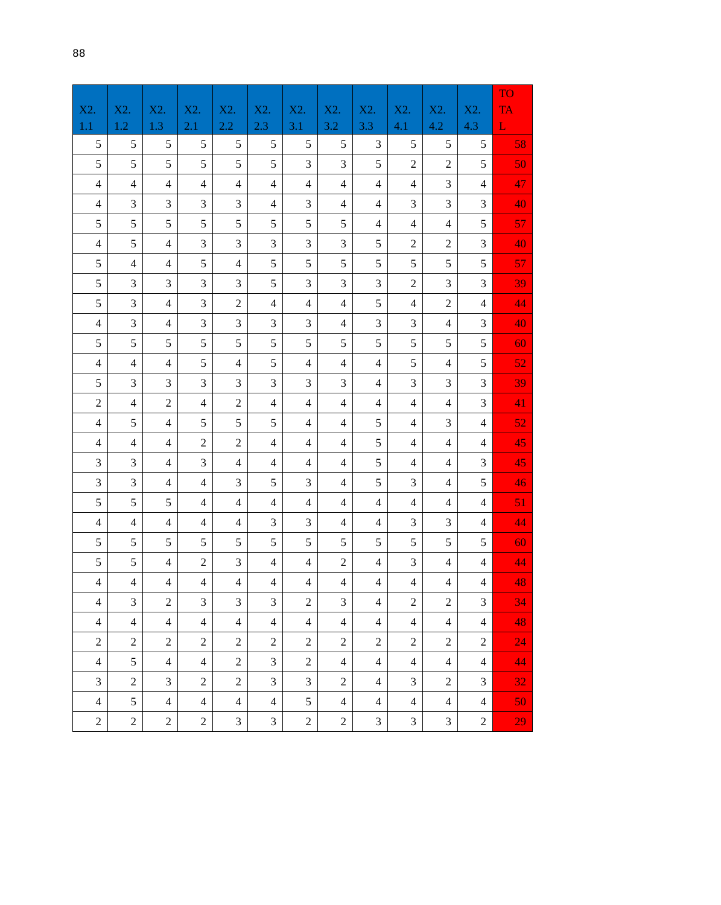88
| X2. 1.1 | X2. 1.2 | X2. 1.3 | X2. 2.1 | X2. 2.2 | X2. 2.3 | X2. 3.1 | X2. 3.2 | X2. 3.3 | X2. 4.1 | X2. 4.2 | X2. 4.3 | TO TA L |
| --- | --- | --- | --- | --- | --- | --- | --- | --- | --- | --- | --- | --- |
| 5 | 5 | 5 | 5 | 5 | 5 | 5 | 5 | 3 | 5 | 5 | 5 | 58 |
| 5 | 5 | 5 | 5 | 5 | 5 | 3 | 3 | 5 | 2 | 2 | 5 | 50 |
| 4 | 4 | 4 | 4 | 4 | 4 | 4 | 4 | 4 | 4 | 3 | 4 | 47 |
| 4 | 3 | 3 | 3 | 3 | 4 | 3 | 4 | 4 | 3 | 3 | 3 | 40 |
| 5 | 5 | 5 | 5 | 5 | 5 | 5 | 5 | 4 | 4 | 4 | 5 | 57 |
| 4 | 5 | 4 | 3 | 3 | 3 | 3 | 3 | 5 | 2 | 2 | 3 | 40 |
| 5 | 4 | 4 | 5 | 4 | 5 | 5 | 5 | 5 | 5 | 5 | 5 | 57 |
| 5 | 3 | 3 | 3 | 3 | 5 | 3 | 3 | 3 | 2 | 3 | 3 | 39 |
| 5 | 3 | 4 | 3 | 2 | 4 | 4 | 4 | 5 | 4 | 2 | 4 | 44 |
| 4 | 3 | 4 | 3 | 3 | 3 | 3 | 4 | 3 | 3 | 4 | 3 | 40 |
| 5 | 5 | 5 | 5 | 5 | 5 | 5 | 5 | 5 | 5 | 5 | 5 | 60 |
| 4 | 4 | 4 | 5 | 4 | 5 | 4 | 4 | 4 | 5 | 4 | 5 | 52 |
| 5 | 3 | 3 | 3 | 3 | 3 | 3 | 3 | 4 | 3 | 3 | 3 | 39 |
| 2 | 4 | 2 | 4 | 2 | 4 | 4 | 4 | 4 | 4 | 4 | 3 | 41 |
| 4 | 5 | 4 | 5 | 5 | 5 | 4 | 4 | 5 | 4 | 3 | 4 | 52 |
| 4 | 4 | 4 | 2 | 2 | 4 | 4 | 4 | 5 | 4 | 4 | 4 | 45 |
| 3 | 3 | 4 | 3 | 4 | 4 | 4 | 4 | 5 | 4 | 4 | 3 | 45 |
| 3 | 3 | 4 | 4 | 3 | 5 | 3 | 4 | 5 | 3 | 4 | 5 | 46 |
| 5 | 5 | 5 | 4 | 4 | 4 | 4 | 4 | 4 | 4 | 4 | 4 | 51 |
| 4 | 4 | 4 | 4 | 4 | 3 | 3 | 4 | 4 | 3 | 3 | 4 | 44 |
| 5 | 5 | 5 | 5 | 5 | 5 | 5 | 5 | 5 | 5 | 5 | 5 | 60 |
| 5 | 5 | 4 | 2 | 3 | 4 | 4 | 2 | 4 | 3 | 4 | 4 | 44 |
| 4 | 4 | 4 | 4 | 4 | 4 | 4 | 4 | 4 | 4 | 4 | 4 | 48 |
| 4 | 3 | 2 | 3 | 3 | 3 | 2 | 3 | 4 | 2 | 2 | 3 | 34 |
| 4 | 4 | 4 | 4 | 4 | 4 | 4 | 4 | 4 | 4 | 4 | 4 | 48 |
| 2 | 2 | 2 | 2 | 2 | 2 | 2 | 2 | 2 | 2 | 2 | 2 | 24 |
| 4 | 5 | 4 | 4 | 2 | 3 | 2 | 4 | 4 | 4 | 4 | 4 | 44 |
| 3 | 2 | 3 | 2 | 2 | 3 | 3 | 2 | 4 | 3 | 2 | 3 | 32 |
| 4 | 5 | 4 | 4 | 4 | 4 | 5 | 4 | 4 | 4 | 4 | 4 | 50 |
| 2 | 2 | 2 | 2 | 3 | 3 | 2 | 2 | 3 | 3 | 3 | 2 | 29 |